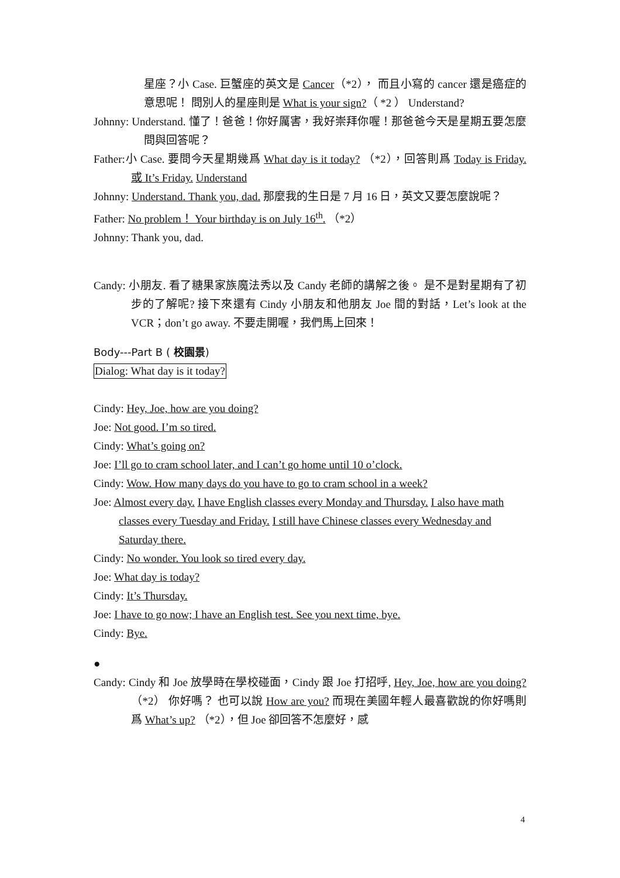星座？小 Case. 巨蟹座的英文是 Cancer（*2）， 而且小寫的 cancer 還是癌症的意思呢！ 問別人的星座則是 What is your sign?（ *2 ） Understand?
Johnny: Understand. 懂了！爸爸！你好厲害，我好崇拜你喔！那爸爸今天是星期五要怎麼問與回答呢？
Father:小 Case. 要問今天星期幾爲 What day is it today? （*2），回答則爲 Today is Friday. 或 It’s Friday. Understand
Johnny: Understand. Thank you, dad. 那麼我的生日是 7 月 16 日，英文又要怎麼說呢？
Father: No problem！ Your birthday is on July 16<sup>th</sup>. （*2）
Johnny: Thank you, dad.
Candy: 小朋友. 看了糖果家族魔法秀以及 Candy 老師的講解之後。 是不是對星期有了初步的了解呢? 接下來還有 Cindy 小朋友和他朋友 Joe 間的對話，Let’s look at the VCR；don’t go away. 不要走開喔，我們馬上回來！
Body---Part B ( 校園景)
Dialog: What day is it today?
Cindy: Hey, Joe, how are you doing?
Joe: Not good. I’m so tired.
Cindy: What’s going on?
Joe: I’ll go to cram school later, and I can’t go home until 10 o’clock.
Cindy: Wow. How many days do you have to go to cram school in a week?
Joe: Almost every day. I have English classes every Monday and Thursday. I also have math classes every Tuesday and Friday. I still have Chinese classes every Wednesday and Saturday there.
Cindy: No wonder. You look so tired every day.
Joe: What day is today?
Cindy: It’s Thursday.
Joe: I have to go now; I have an English test. See you next time, bye.
Cindy: Bye.
●
Candy: Cindy 和 Joe 放學時在學校碰面，Cindy 跟 Joe 打招呼, Hey, Joe, how are you doing? （*2） 你好嗎？ 也可以說 How are you? 而現在美國年輕人最喜歡說的你好嗎則爲 What’s up? （*2），但 Joe 卻回答不怎麼好，感
4